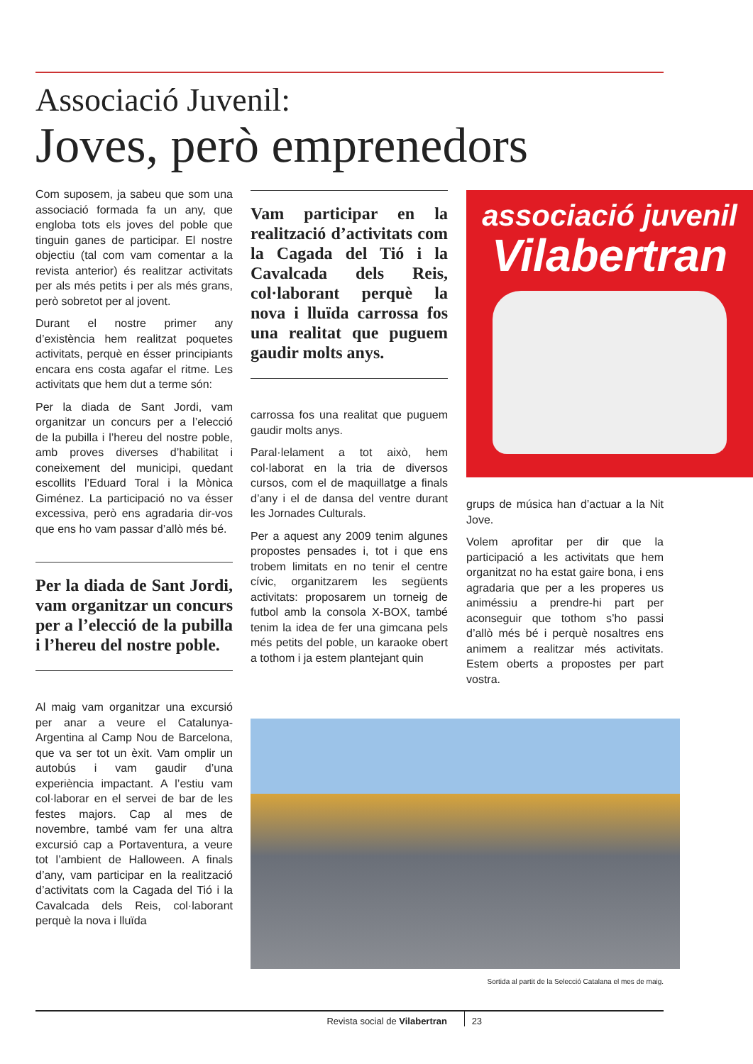Associació Juvenil:
Joves, però emprenedors
Com suposem, ja sabeu que som una associació formada fa un any, que engloba tots els joves del poble que tinguin ganes de participar. El nostre objectiu (tal com vam comentar a la revista anterior) és realitzar activitats per als més petits i per als més grans, però sobretot per al jovent.
Durant el nostre primer any d’existència hem realitzat poquetes activitats, perquè en ésser principiants encara ens costa agafar el ritme. Les activitats que hem dut a terme són:
Per la diada de Sant Jordi, vam organitzar un concurs per a l’elecció de la pubilla i l’hereu del nostre poble, amb proves diverses d’habilitat i coneixement del municipi, quedant escollits l’Eduard Toral i la Mònica Giménez. La participació no va ésser excessiva, però ens agradaria dir-vos que ens ho vam passar d’allò més bé.
Per la diada de Sant Jordi, vam organitzar un concurs per a l’elecció de la pubilla i l’hereu del nostre poble.
Al maig vam organitzar una excursió per anar a veure el Catalunya-Argentina al Camp Nou de Barcelona, que va ser tot un èxit. Vam omplir un autobús i vam gaudir d’una experiència impactant. A l’estiu vam col·laborar en el servei de bar de les festes majors. Cap al mes de novembre, també vam fer una altra excursió cap a Portaventura, a veure tot l’ambient de Halloween. A finals d’any, vam participar en la realització d’activitats com la Cagada del Tió i la Cavalcada dels Reis, col·laborant perquè la nova i lluïda
Vam participar en la realització d’activitats com la Cagada del Tió i la Cavalcada dels Reis, col·laborant perquè la nova i lluïda carrossa fos una realitat que puguem gaudir molts anys.
carrossa fos una realitat que puguem gaudir molts anys.
Paral·lelament a tot això, hem col·laborat en la tria de diversos cursos, com el de maquillatge a finals d’any i el de dansa del ventre durant les Jornades Culturals.
Per a aquest any 2009 tenim algunes propostes pensades i, tot i que ens trobem limitats en no tenir el centre cívic, organitzarem les següents activitats: proposarem un torneig de futbol amb la consola X-BOX, també tenim la idea de fer una gimcana pels més petits del poble, un karaoke obert a tothom i ja estem plantejant quin
associació juvenil
Vilabertran
grups de música han d’actuar a la Nit Jove.
Volem aprofitar per dir que la participació a les activitats que hem organitzat no ha estat gaire bona, i ens agradaria que per a les properes us animéssiu a prendre-hi part per aconseguir que tothom s’ho passi d’allò més bé i perquè nosaltres ens animem a realitzar més activitats. Estem oberts a propostes per part vostra.
Sortida al partit de la Selecció Catalana el mes de maig.
Revista social de Vilabertran 23